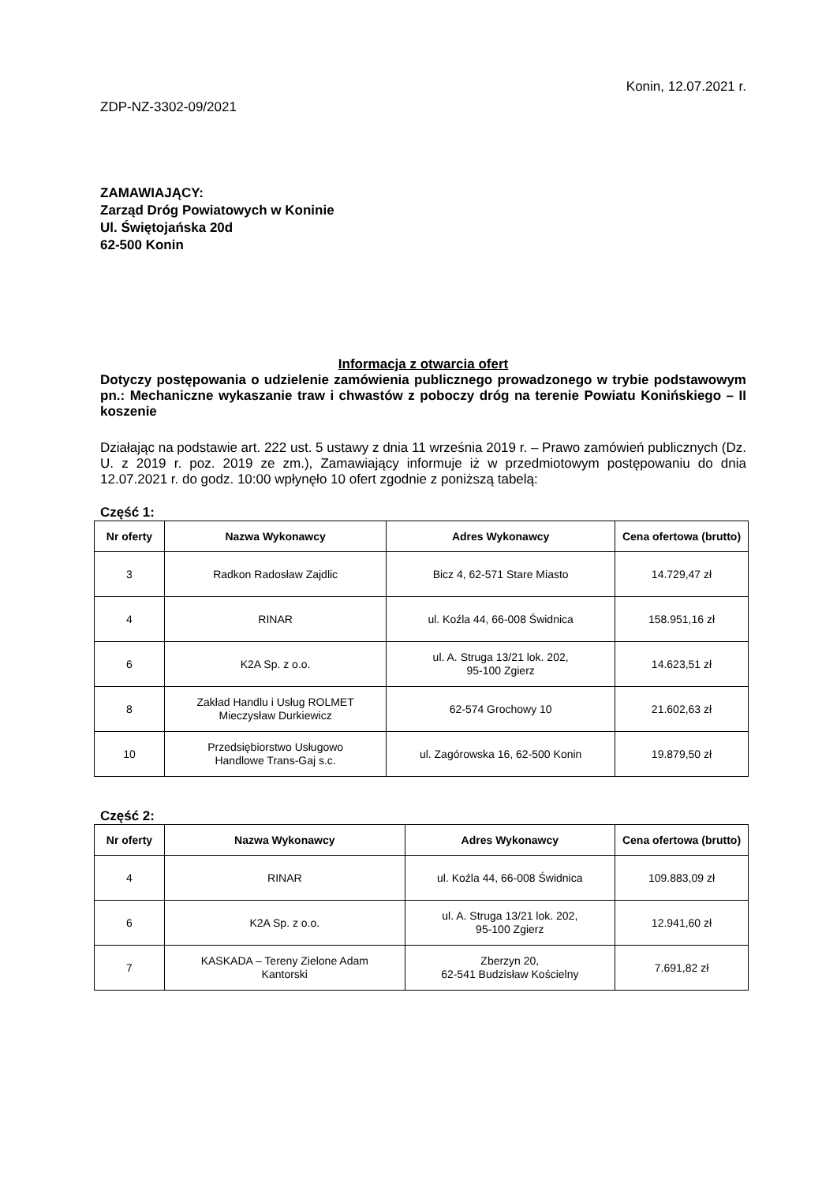Konin, 12.07.2021 r.
ZDP-NZ-3302-09/2021
ZAMAWIAJĄCY:
Zarząd Dróg Powiatowych w Koninie
Ul. Świętojańska 20d
62-500 Konin
Informacja z otwarcia ofert
Dotyczy postępowania o udzielenie zamówienia publicznego prowadzonego w trybie podstawowym pn.: Mechaniczne wykaszanie traw i chwastów z poboczy dróg na terenie Powiatu Konińskiego – II koszenie
Działając na podstawie art. 222 ust. 5 ustawy z dnia 11 września 2019 r. – Prawo zamówień publicznych (Dz. U. z 2019 r. poz. 2019 ze zm.), Zamawiający informuje iż w przedmiotowym postępowaniu do dnia 12.07.2021 r. do godz. 10:00 wpłynęło 10 ofert zgodnie z poniższą tabelą:
Część 1:
| Nr oferty | Nazwa Wykonawcy | Adres Wykonawcy | Cena ofertowa (brutto) |
| --- | --- | --- | --- |
| 3 | Radkon Radosław Zajdlic | Bicz 4, 62-571 Stare Miasto | 14.729,47 zł |
| 4 | RINAR | ul. Koźla 44, 66-008 Świdnica | 158.951,16 zł |
| 6 | K2A Sp. z o.o. | ul. A. Struga 13/21 lok. 202, 95-100 Zgierz | 14.623,51 zł |
| 8 | Zakład Handlu i Usług ROLMET Mieczysław Durkiewicz | 62-574 Grochowy 10 | 21.602,63 zł |
| 10 | Przedsiębiorstwo Usługowo Handlowe Trans-Gaj s.c. | ul. Zagórowska 16, 62-500 Konin | 19.879,50 zł |
Część 2:
| Nr oferty | Nazwa Wykonawcy | Adres Wykonawcy | Cena ofertowa (brutto) |
| --- | --- | --- | --- |
| 4 | RINAR | ul. Koźla 44, 66-008 Świdnica | 109.883,09 zł |
| 6 | K2A Sp. z o.o. | ul. A. Struga 13/21 lok. 202, 95-100 Zgierz | 12.941,60 zł |
| 7 | KASKADA – Tereny Zielone Adam Kantorski | Zberzyn 20, 62-541 Budzisław Kościelny | 7.691,82 zł |